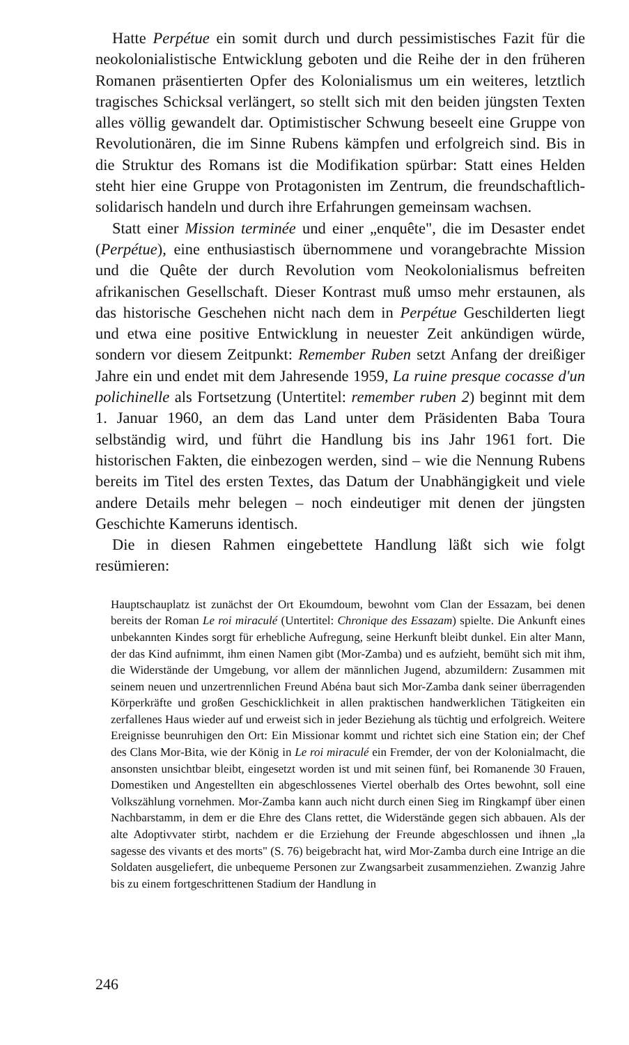Hatte Perpétue ein somit durch und durch pessimistisches Fazit für die neokolonialistische Entwicklung geboten und die Reihe der in den früheren Romanen präsentierten Opfer des Kolonialismus um ein weiteres, letztlich tragisches Schicksal verlängert, so stellt sich mit den beiden jüngsten Texten alles völlig gewandelt dar. Optimistischer Schwung beseelt eine Gruppe von Revolutionären, die im Sinne Rubens kämpfen und erfolgreich sind. Bis in die Struktur des Romans ist die Modifikation spürbar: Statt eines Helden steht hier eine Gruppe von Protagonisten im Zentrum, die freundschaftlich-solidarisch handeln und durch ihre Erfahrungen gemeinsam wachsen.
Statt einer Mission terminée und einer „enquête", die im Desaster endet (Perpétue), eine enthusiastisch übernommene und vorangebrachte Mission und die Quête der durch Revolution vom Neokolonialismus befreiten afrikanischen Gesellschaft. Dieser Kontrast muß umso mehr erstaunen, als das historische Geschehen nicht nach dem in Perpétue Geschilderten liegt und etwa eine positive Entwicklung in neuester Zeit ankündigen würde, sondern vor diesem Zeitpunkt: Remember Ruben setzt Anfang der dreißiger Jahre ein und endet mit dem Jahresende 1959, La ruine presque cocasse d'un polichinelle als Fortsetzung (Untertitel: remember ruben 2) beginnt mit dem 1. Januar 1960, an dem das Land unter dem Präsidenten Baba Toura selbständig wird, und führt die Handlung bis ins Jahr 1961 fort. Die historischen Fakten, die einbezogen werden, sind – wie die Nennung Rubens bereits im Titel des ersten Textes, das Datum der Unabhängigkeit und viele andere Details mehr belegen – noch eindeutiger mit denen der jüngsten Geschichte Kameruns identisch.
Die in diesen Rahmen eingebettete Handlung läßt sich wie folgt resümieren:
Hauptschauplatz ist zunächst der Ort Ekoumdoum, bewohnt vom Clan der Essazam, bei denen bereits der Roman Le roi miraculé (Untertitel: Chronique des Essazam) spielte. Die Ankunft eines unbekannten Kindes sorgt für erhebliche Aufregung, seine Herkunft bleibt dunkel. Ein alter Mann, der das Kind aufnimmt, ihm einen Namen gibt (Mor-Zamba) und es aufzieht, bemüht sich mit ihm, die Widerstände der Umgebung, vor allem der männlichen Jugend, abzumildern: Zusammen mit seinem neuen und unzertrennlichen Freund Abéna baut sich Mor-Zamba dank seiner überragenden Körperkräfte und großen Geschicklichkeit in allen praktischen handwerklichen Tätigkeiten ein zerfallenes Haus wieder auf und erweist sich in jeder Beziehung als tüchtig und erfolgreich. Weitere Ereignisse beunruhigen den Ort: Ein Missionar kommt und richtet sich eine Station ein; der Chef des Clans Mor-Bita, wie der König in Le roi miraculé ein Fremder, der von der Kolonialmacht, die ansonsten unsichtbar bleibt, eingesetzt worden ist und mit seinen fünf, bei Romanende 30 Frauen, Domestiken und Angestellten ein abgeschlossenes Viertel oberhalb des Ortes bewohnt, soll eine Volkszählung vornehmen. Mor-Zamba kann auch nicht durch einen Sieg im Ringkampf über einen Nachbarstamm, in dem er die Ehre des Clans rettet, die Widerstände gegen sich abbauen. Als der alte Adoptivvater stirbt, nachdem er die Erziehung der Freunde abgeschlossen und ihnen „la sagesse des vivants et des morts" (S. 76) beigebracht hat, wird Mor-Zamba durch eine Intrige an die Soldaten ausgeliefert, die unbequeme Personen zur Zwangsarbeit zusammenziehen. Zwanzig Jahre bis zu einem fortgeschrittenen Stadium der Handlung in
246